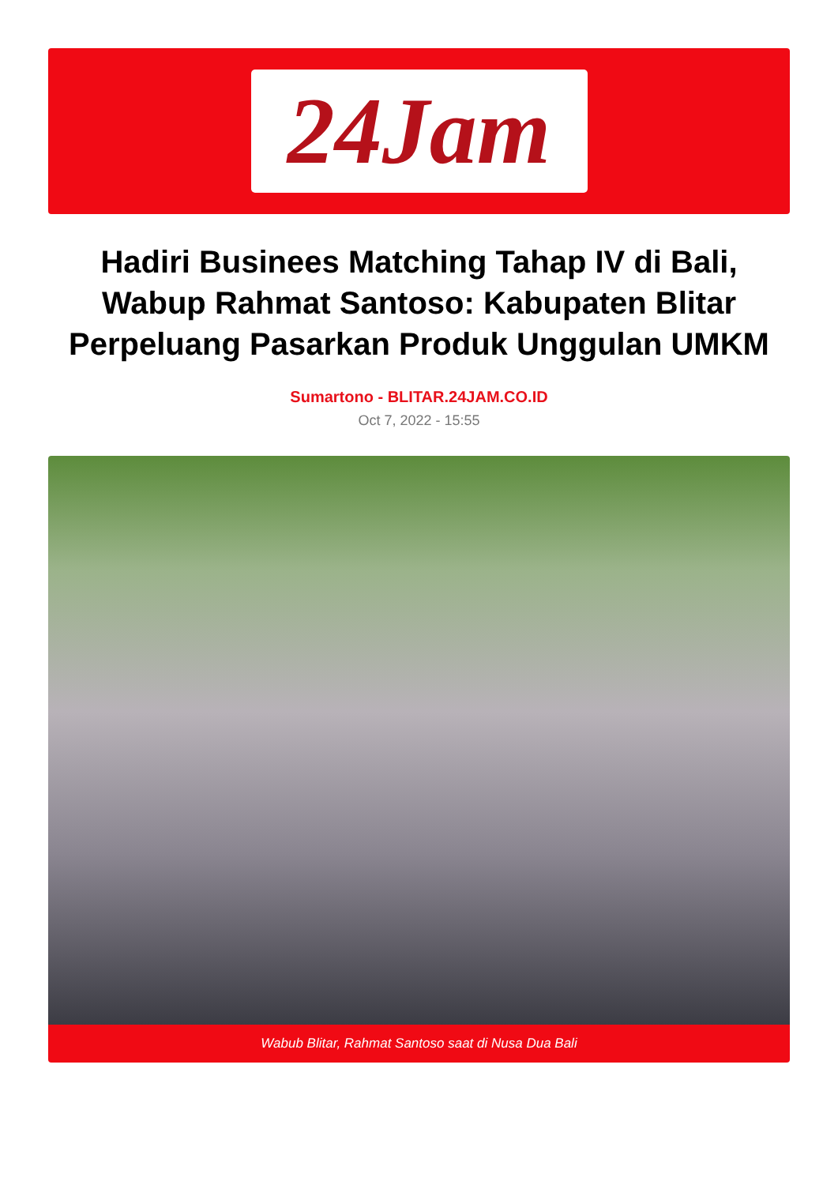24Jam
Hadiri Businees Matching Tahap IV di Bali, Wabup Rahmat Santoso: Kabupaten Blitar Perpeluang Pasarkan Produk Unggulan UMKM
Sumartono - BLITAR.24JAM.CO.ID
Oct 7, 2022 - 15:55
Wabub Blitar, Rahmat Santoso saat di Nusa Dua Bali